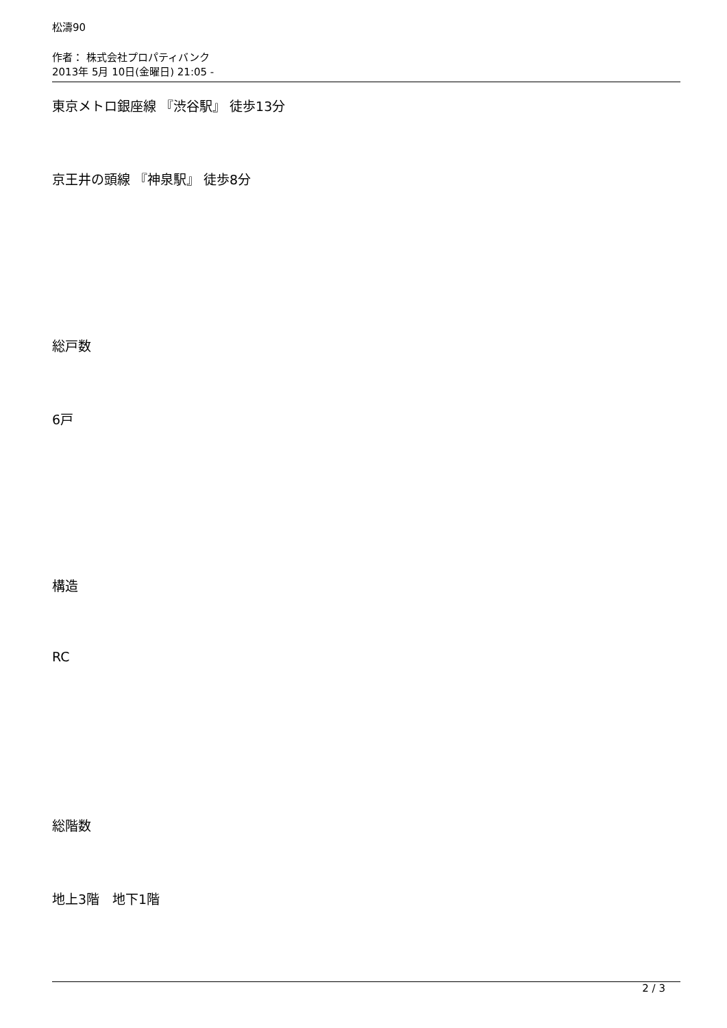松濤90
作者： 株式会社プロパティバンク
2013年 5月 10日(金曜日) 21:05 -
東京メトロ銀座線 『渋谷駅』 徒歩13分
京王井の頭線 『神泉駅』 徒歩8分
総戸数
6戸
構造
RC
総階数
地上3階　地下1階
2 / 3